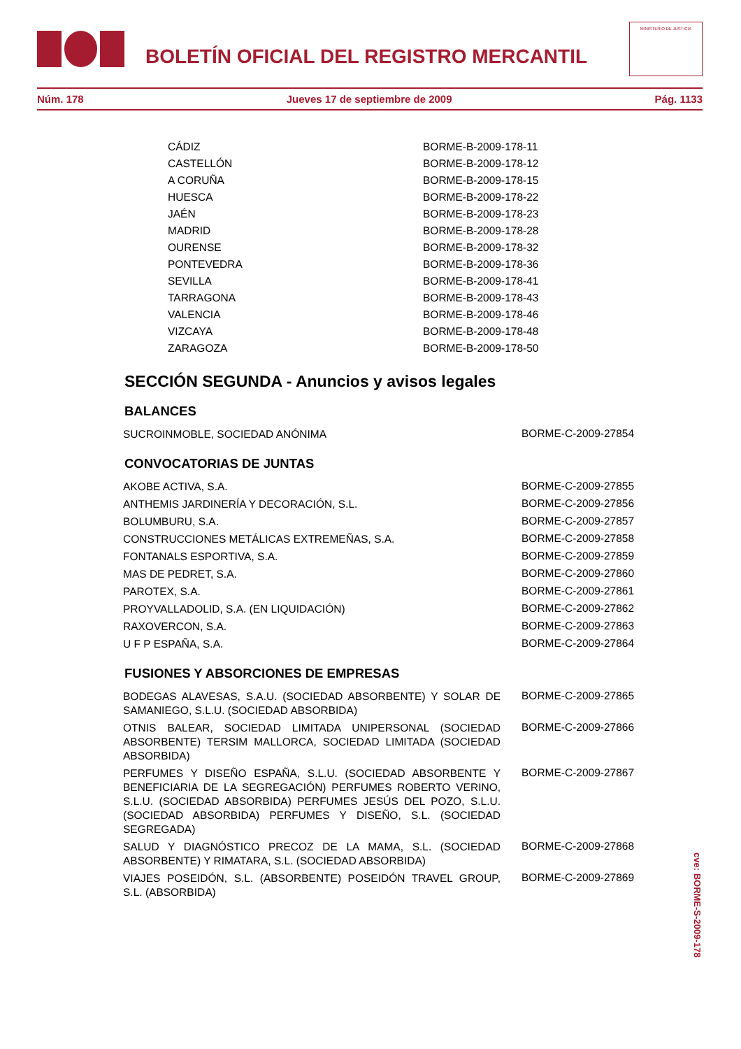BOLETÍN OFICIAL DEL REGISTRO MERCANTIL
MINISTERIO DE JUSTICIA
Núm. 178 Jueves 17 de septiembre de 2009 Pág. 1133
| CÁDIZ | BORME-B-2009-178-11 |
| CASTELLÓN | BORME-B-2009-178-12 |
| A CORUÑA | BORME-B-2009-178-15 |
| HUESCA | BORME-B-2009-178-22 |
| JAÉN | BORME-B-2009-178-23 |
| MADRID | BORME-B-2009-178-28 |
| OURENSE | BORME-B-2009-178-32 |
| PONTEVEDRA | BORME-B-2009-178-36 |
| SEVILLA | BORME-B-2009-178-41 |
| TARRAGONA | BORME-B-2009-178-43 |
| VALENCIA | BORME-B-2009-178-46 |
| VIZCAYA | BORME-B-2009-178-48 |
| ZARAGOZA | BORME-B-2009-178-50 |
SECCIÓN SEGUNDA - Anuncios y avisos legales
BALANCES
| SUCROINMOBLE, SOCIEDAD ANÓNIMA | BORME-C-2009-27854 |
CONVOCATORIAS DE JUNTAS
| AKOBE ACTIVA, S.A. | BORME-C-2009-27855 |
| ANTHEMIS JARDINERÍA Y DECORACIÓN, S.L. | BORME-C-2009-27856 |
| BOLUMBURU, S.A. | BORME-C-2009-27857 |
| CONSTRUCCIONES METÁLICAS EXTREMEÑAS, S.A. | BORME-C-2009-27858 |
| FONTANALS ESPORTIVA, S.A. | BORME-C-2009-27859 |
| MAS DE PEDRET, S.A. | BORME-C-2009-27860 |
| PAROTEX, S.A. | BORME-C-2009-27861 |
| PROYVALLADOLID, S.A. (EN LIQUIDACIÓN) | BORME-C-2009-27862 |
| RAXOVERCON, S.A. | BORME-C-2009-27863 |
| U F P ESPAÑA, S.A. | BORME-C-2009-27864 |
FUSIONES Y ABSORCIONES DE EMPRESAS
| BODEGAS ALAVESAS, S.A.U. (SOCIEDAD ABSORBENTE) Y SOLAR DE SAMANIEGO, S.L.U. (SOCIEDAD ABSORBIDA) | BORME-C-2009-27865 |
| OTNIS BALEAR, SOCIEDAD LIMITADA UNIPERSONAL (SOCIEDAD ABSORBENTE) TERSIM MALLORCA, SOCIEDAD LIMITADA (SOCIEDAD ABSORBIDA) | BORME-C-2009-27866 |
| PERFUMES Y DISEÑO ESPAÑA, S.L.U. (SOCIEDAD ABSORBENTE Y BENEFICIARIA DE LA SEGREGACIÓN) PERFUMES ROBERTO VERINO, S.L.U. (SOCIEDAD ABSORBIDA) PERFUMES JESÚS DEL POZO, S.L.U. (SOCIEDAD ABSORBIDA) PERFUMES Y DISEÑO, S.L. (SOCIEDAD SEGREGADA) | BORME-C-2009-27867 |
| SALUD Y DIAGNÓSTICO PRECOZ DE LA MAMA, S.L. (SOCIEDAD ABSORBENTE) Y RIMATARA, S.L. (SOCIEDAD ABSORBIDA) | BORME-C-2009-27868 |
| VIAJES POSEIDÓN, S.L. (ABSORBENTE) POSEIDÓN TRAVEL GROUP, S.L. (ABSORBIDA) | BORME-C-2009-27869 |
cve: BORME-S-2009-178